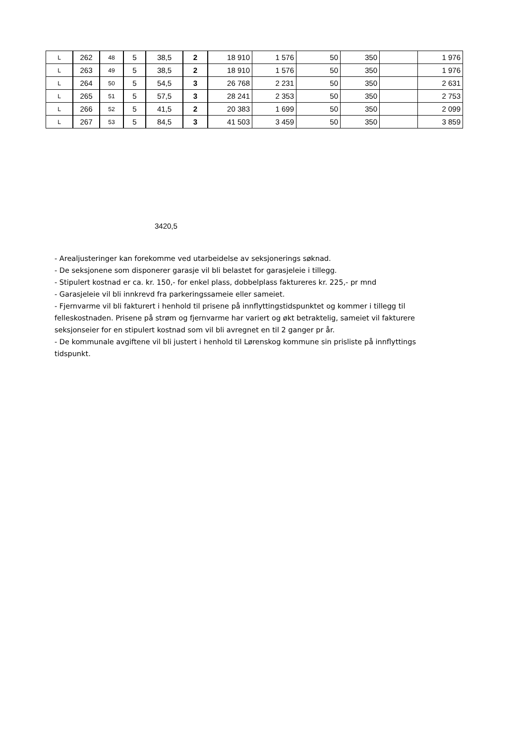| L | 262 | 48 | 5 | 38,5 | 2 | 18 910 | 1 576 | 50 | 350 | | 1 976 |
| L | 263 | 49 | 5 | 38,5 | 2 | 18 910 | 1 576 | 50 | 350 | | 1 976 |
| L | 264 | 50 | 5 | 54,5 | 3 | 26 768 | 2 231 | 50 | 350 | | 2 631 |
| L | 265 | 51 | 5 | 57,5 | 3 | 28 241 | 2 353 | 50 | 350 | | 2 753 |
| L | 266 | 52 | 5 | 41,5 | 2 | 20 383 | 1 699 | 50 | 350 | | 2 099 |
| L | 267 | 53 | 5 | 84,5 | 3 | 41 503 | 3 459 | 50 | 350 | | 3 859 |
3420,5
- Arealjusteringer kan forekomme ved utarbeidelse av seksjonerings søknad.
- De seksjonene som disponerer garasje vil bli belastet for garasjeleie i tillegg.
- Stipulert kostnad er ca. kr. 150,- for enkel plass, dobbelplass faktureres kr. 225,- pr mnd
- Garasjeleie vil bli innkrevd fra parkeringssameie eller sameiet.
- Fjernvarme vil bli fakturert i henhold til prisene på innflyttingstidspunktet og kommer i tillegg til felleskostnaden. Prisene på strøm og fjernvarme har variert og økt betraktelig, sameiet vil fakturere seksjonseier for en stipulert kostnad som vil bli avregnet en til 2 ganger pr år.
- De kommunale avgiftene vil bli justert i henhold til Lørenskog kommune sin prisliste på innflyttings tidspunkt.